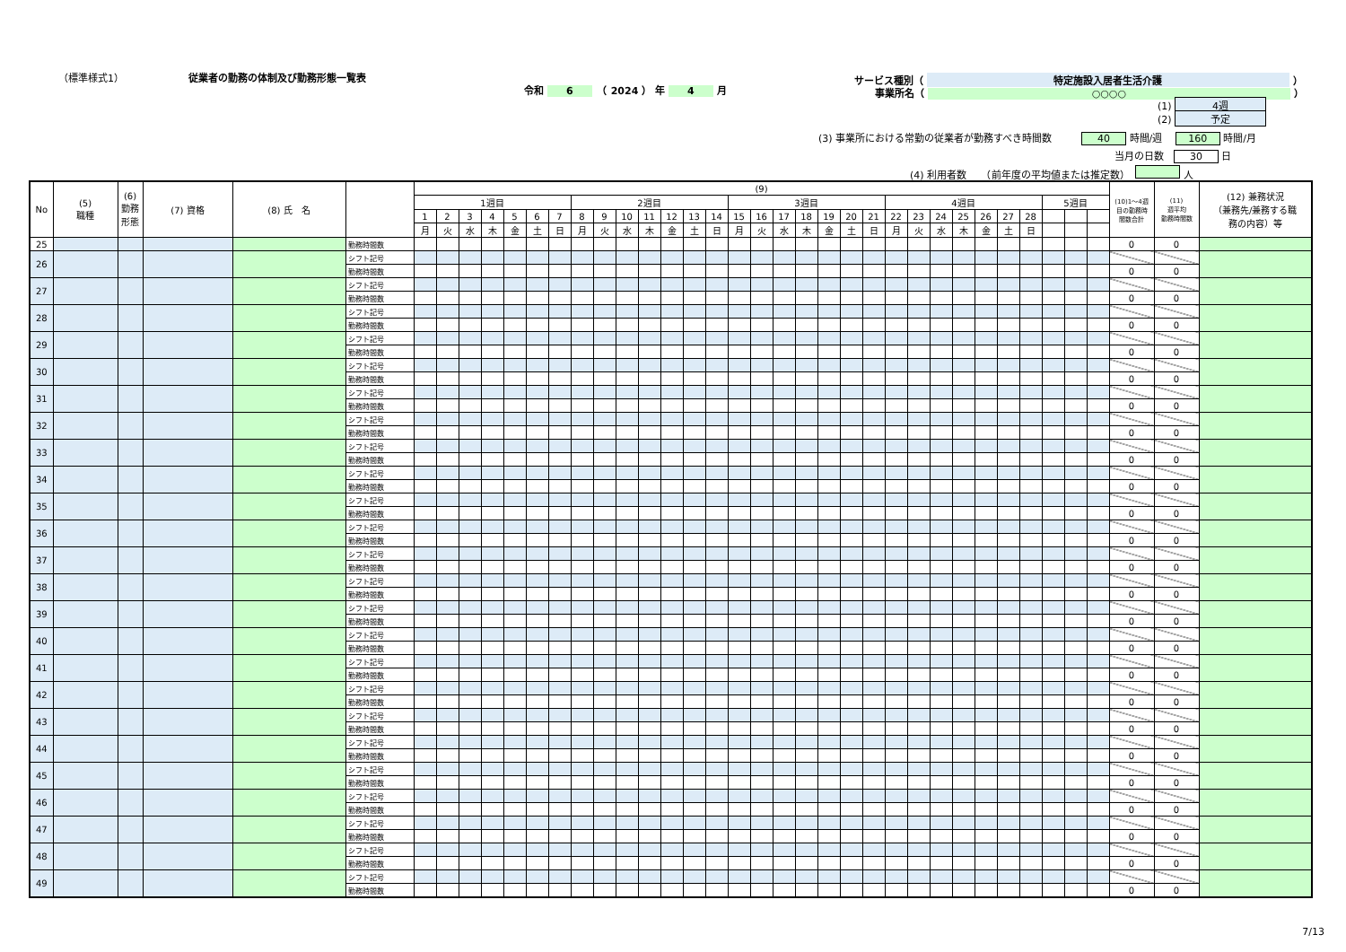（標準様式1） 従業者の勤務の体制及び勤務形態一覧表
令和 6　（ 2024 ） 年 4 月
サービス種別（ 特定施設入居者生活介護 ）
事業所名（ ○○○○ ）
(1) 4週
(2) 予定
(3) 事業所における常勤の従業者が勤務すべき時間数　　　40 時間/週 　160 時間/月
当月の日数　30 日
(4) 利用者数　　（前年度の平均値または推定数）　 人
| No | (5) 職種 | (6) 勤務 形態 | (7) 資格 | (8) 氏 名 | | (9) | | | | | | | | | | | | | | | | | | | | | | | | | | | | | | | (10)1～4週 目の勤務時 間数合計 | (11) 週平均 勤務時間数 | (12) 兼務状況 （兼務先/兼務する職 務の内容）等 |
| --- | --- | --- | --- | --- | --- | --- | --- | --- | --- | --- | --- | --- | --- | --- | --- | --- | --- | --- | --- | --- | --- | --- | --- | --- | --- | --- | --- | --- | --- | --- | --- | --- | --- | --- | --- | --- | --- | --- | --- |
| | | | | | | 1週目 | | | | | | | 2週目 | | | | | | | 3週目 | | | | | | | 4週目 | | | | | | | 5週目 | | | | | |
| | | | | | | 1 | 2 | 3 | 4 | 5 | 6 | 7 | 8 | 9 | 10 | 11 | 12 | 13 | 14 | 15 | 16 | 17 | 18 | 19 | 20 | 21 | 22 | 23 | 24 | 25 | 26 | 27 | 28 | | | | | | |
| | | | | | | 月 | 火 | 水 | 木 | 金 | 土 | 日 | 月 | 火 | 水 | 木 | 金 | 土 | 日 | 月 | 火 | 水 | 木 | 金 | 土 | 日 | 月 | 火 | 水 | 木 | 金 | 土 | 日 | | | | | | |
| 25 | | | | | 勤務時間数 | | | | | | | | | | | | | | | | | | | | | | | | | | | | | | | | 0 | 0 | |
| 26 | | | | | シフト記号 | | | | | | | | | | | | | | | | | | | | | | | | | | | | | | | | | | |
| | | | | | 勤務時間数 | | | | | | | | | | | | | | | | | | | | | | | | | | | | | | | | 0 | 0 | |
| 27 | | | | | シフト記号 | | | | | | | | | | | | | | | | | | | | | | | | | | | | | | | | | | |
| | | | | | 勤務時間数 | | | | | | | | | | | | | | | | | | | | | | | | | | | | | | | | 0 | 0 | |
| 28 | | | | | シフト記号 | | | | | | | | | | | | | | | | | | | | | | | | | | | | | | | | | | |
| | | | | | 勤務時間数 | | | | | | | | | | | | | | | | | | | | | | | | | | | | | | | | 0 | 0 | |
| 29 | | | | | シフト記号 | | | | | | | | | | | | | | | | | | | | | | | | | | | | | | | | | | |
| | | | | | 勤務時間数 | | | | | | | | | | | | | | | | | | | | | | | | | | | | | | | | 0 | 0 | |
| 30 | | | | | シフト記号 | | | | | | | | | | | | | | | | | | | | | | | | | | | | | | | | | | |
| | | | | | 勤務時間数 | | | | | | | | | | | | | | | | | | | | | | | | | | | | | | | | 0 | 0 | |
| 31 | | | | | シフト記号 | | | | | | | | | | | | | | | | | | | | | | | | | | | | | | | | | | |
| | | | | | 勤務時間数 | | | | | | | | | | | | | | | | | | | | | | | | | | | | | | | | 0 | 0 | |
| 32 | | | | | シフト記号 | | | | | | | | | | | | | | | | | | | | | | | | | | | | | | | | | | |
| | | | | | 勤務時間数 | | | | | | | | | | | | | | | | | | | | | | | | | | | | | | | | 0 | 0 | |
| 33 | | | | | シフト記号 | | | | | | | | | | | | | | | | | | | | | | | | | | | | | | | | | | |
| | | | | | 勤務時間数 | | | | | | | | | | | | | | | | | | | | | | | | | | | | | | | | 0 | 0 | |
| 34 | | | | | シフト記号 | | | | | | | | | | | | | | | | | | | | | | | | | | | | | | | | | | |
| | | | | | 勤務時間数 | | | | | | | | | | | | | | | | | | | | | | | | | | | | | | | | 0 | 0 | |
| 35 | | | | | シフト記号 | | | | | | | | | | | | | | | | | | | | | | | | | | | | | | | | | | |
| | | | | | 勤務時間数 | | | | | | | | | | | | | | | | | | | | | | | | | | | | | | | | 0 | 0 | |
| 36 | | | | | シフト記号 | | | | | | | | | | | | | | | | | | | | | | | | | | | | | | | | | | |
| | | | | | 勤務時間数 | | | | | | | | | | | | | | | | | | | | | | | | | | | | | | | | 0 | 0 | |
| 37 | | | | | シフト記号 | | | | | | | | | | | | | | | | | | | | | | | | | | | | | | | | | | |
| | | | | | 勤務時間数 | | | | | | | | | | | | | | | | | | | | | | | | | | | | | | | | 0 | 0 | |
| 38 | | | | | シフト記号 | | | | | | | | | | | | | | | | | | | | | | | | | | | | | | | | | | |
| | | | | | 勤務時間数 | | | | | | | | | | | | | | | | | | | | | | | | | | | | | | | | 0 | 0 | |
| 39 | | | | | シフト記号 | | | | | | | | | | | | | | | | | | | | | | | | | | | | | | | | | | |
| | | | | | 勤務時間数 | | | | | | | | | | | | | | | | | | | | | | | | | | | | | | | | 0 | 0 | |
| 40 | | | | | シフト記号 | | | | | | | | | | | | | | | | | | | | | | | | | | | | | | | | | | |
| | | | | | 勤務時間数 | | | | | | | | | | | | | | | | | | | | | | | | | | | | | | | | 0 | 0 | |
| 41 | | | | | シフト記号 | | | | | | | | | | | | | | | | | | | | | | | | | | | | | | | | | | |
| | | | | | 勤務時間数 | | | | | | | | | | | | | | | | | | | | | | | | | | | | | | | | 0 | 0 | |
| 42 | | | | | シフト記号 | | | | | | | | | | | | | | | | | | | | | | | | | | | | | | | | | | |
| | | | | | 勤務時間数 | | | | | | | | | | | | | | | | | | | | | | | | | | | | | | | | 0 | 0 | |
| 43 | | | | | シフト記号 | | | | | | | | | | | | | | | | | | | | | | | | | | | | | | | | | | |
| | | | | | 勤務時間数 | | | | | | | | | | | | | | | | | | | | | | | | | | | | | | | | 0 | 0 | |
| 44 | | | | | シフト記号 | | | | | | | | | | | | | | | | | | | | | | | | | | | | | | | | | | |
| | | | | | 勤務時間数 | | | | | | | | | | | | | | | | | | | | | | | | | | | | | | | | 0 | 0 | |
| 45 | | | | | シフト記号 | | | | | | | | | | | | | | | | | | | | | | | | | | | | | | | | | | |
| | | | | | 勤務時間数 | | | | | | | | | | | | | | | | | | | | | | | | | | | | | | | | 0 | 0 | |
| 46 | | | | | シフト記号 | | | | | | | | | | | | | | | | | | | | | | | | | | | | | | | | | | |
| | | | | | 勤務時間数 | | | | | | | | | | | | | | | | | | | | | | | | | | | | | | | | 0 | 0 | |
| 47 | | | | | シフト記号 | | | | | | | | | | | | | | | | | | | | | | | | | | | | | | | | | | |
| | | | | | 勤務時間数 | | | | | | | | | | | | | | | | | | | | | | | | | | | | | | | | 0 | 0 | |
| 48 | | | | | シフト記号 | | | | | | | | | | | | | | | | | | | | | | | | | | | | | | | | | | |
| | | | | | 勤務時間数 | | | | | | | | | | | | | | | | | | | | | | | | | | | | | | | | 0 | 0 | |
| 49 | | | | | シフト記号 | | | | | | | | | | | | | | | | | | | | | | | | | | | | | | | | | | |
| | | | | | 勤務時間数 | | | | | | | | | | | | | | | | | | | | | | | | | | | | | | | | 0 | 0 | |
7/13